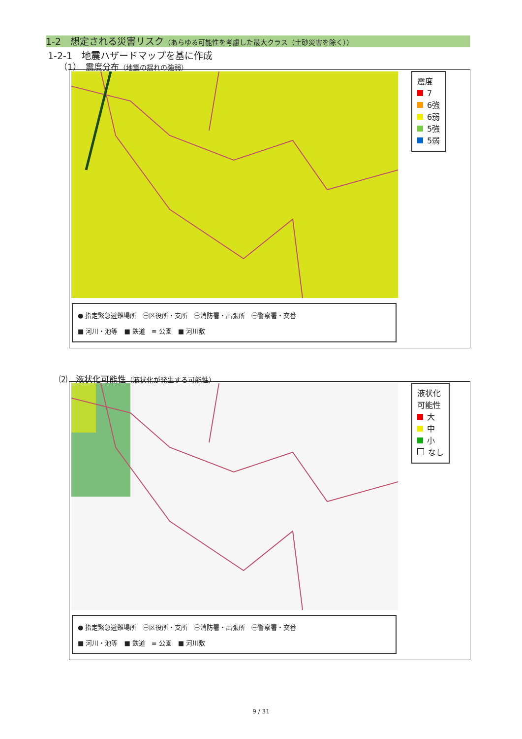1-2　想定される災害リスク（あらゆる可能性を考慮した最大クラス（土砂災害を除く））
1-2-1　地震ハザードマップを基に作成
（1）　震度分布（地震の揺れの強弱）
● 指定緊急避難場所　㊀区役所・支所　㊀消防署・出張所　㊀警察署・交番
■ 河川・池等　■ 鉄道　≡ 公園　■ 河川敷
震度
7
6強
6弱
5強
5弱
⑵　液状化可能性（液状化が発生する可能性）
● 指定緊急避難場所　㊀区役所・支所　㊀消防署・出張所　㊀警察署・交番
■ 河川・池等　■ 鉄道　≡ 公園　■ 河川敷
液状化
可能性
大
中
小
なし
9 / 31